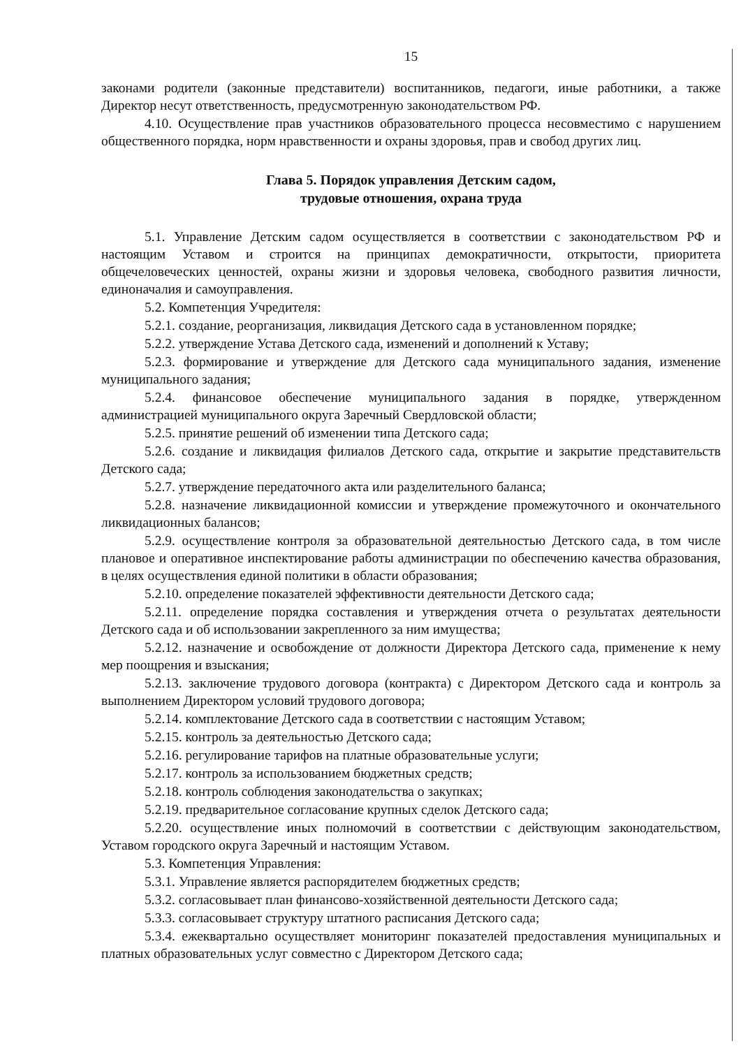15
законами родители (законные представители) воспитанников, педагоги, иные работники, а также Директор несут ответственность, предусмотренную законодательством РФ.
4.10. Осуществление прав участников образовательного процесса несовместимо с нарушением общественного порядка, норм нравственности и охраны здоровья, прав и свобод других лиц.
Глава 5. Порядок управления Детским садом,
трудовые отношения, охрана труда
5.1. Управление Детским садом осуществляется в соответствии с законодательством РФ и настоящим Уставом и строится на принципах демократичности, открытости, приоритета общечеловеческих ценностей, охраны жизни и здоровья человека, свободного развития личности, единоначалия и самоуправления.
5.2. Компетенция Учредителя:
5.2.1. создание, реорганизация, ликвидация Детского сада в установленном порядке;
5.2.2. утверждение Устава Детского сада, изменений и дополнений к Уставу;
5.2.3. формирование и утверждение для Детского сада муниципального задания, изменение муниципального задания;
5.2.4. финансовое обеспечение муниципального задания в порядке, утвержденном администрацией муниципального округа Заречный Свердловской области;
5.2.5. принятие решений об изменении типа Детского сада;
5.2.6. создание и ликвидация филиалов Детского сада, открытие и закрытие представительств Детского сада;
5.2.7. утверждение передаточного акта или разделительного баланса;
5.2.8. назначение ликвидационной комиссии и утверждение промежуточного и окончательного ликвидационных балансов;
5.2.9. осуществление контроля за образовательной деятельностью Детского сада, в том числе плановое и оперативное инспектирование работы администрации по обеспечению качества образования, в целях осуществления единой политики в области образования;
5.2.10. определение показателей эффективности деятельности Детского сада;
5.2.11. определение порядка составления и утверждения отчета о результатах деятельности Детского сада и об использовании закрепленного за ним имущества;
5.2.12. назначение и освобождение от должности Директора Детского сада, применение к нему мер поощрения и взыскания;
5.2.13. заключение трудового договора (контракта) с Директором Детского сада и контроль за выполнением Директором условий трудового договора;
5.2.14. комплектование Детского сада в соответствии с настоящим Уставом;
5.2.15. контроль за деятельностью Детского сада;
5.2.16. регулирование тарифов на платные образовательные услуги;
5.2.17. контроль за использованием бюджетных средств;
5.2.18. контроль соблюдения законодательства о закупках;
5.2.19. предварительное согласование крупных сделок Детского сада;
5.2.20. осуществление иных полномочий в соответствии с действующим законодательством, Уставом городского округа Заречный и настоящим Уставом.
5.3. Компетенция Управления:
5.3.1. Управление является распорядителем бюджетных средств;
5.3.2. согласовывает план финансово-хозяйственной деятельности Детского сада;
5.3.3. согласовывает структуру штатного расписания Детского сада;
5.3.4. ежеквартально осуществляет мониторинг показателей предоставления муниципальных и платных образовательных услуг совместно с Директором Детского сада;